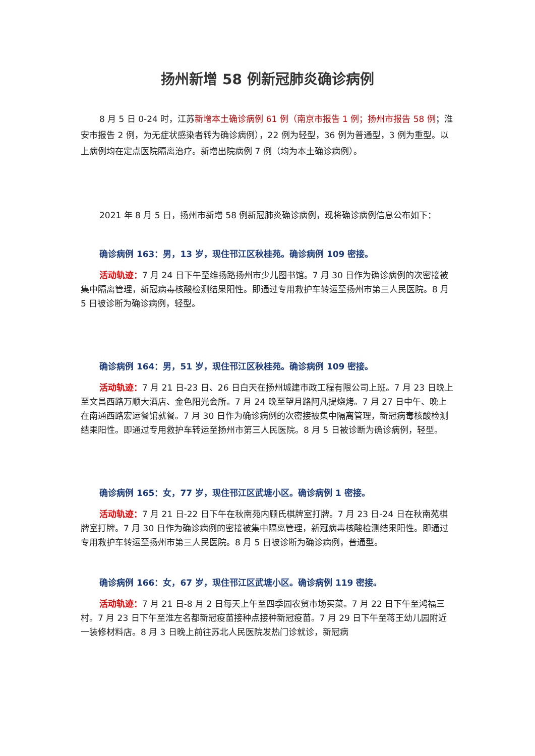扬州新增 58 例新冠肺炎确诊病例
8 月 5 日 0-24 时，江苏新增本土确诊病例 61 例（南京市报告 1 例；扬州市报告 58 例；淮安市报告 2 例，为无症状感染者转为确诊病例），22 例为轻型，36 例为普通型，3 例为重型。以上病例均在定点医院隔离治疗。新增出院病例 7 例（均为本土确诊病例）。
2021 年 8 月 5 日，扬州市新增 58 例新冠肺炎确诊病例，现将确诊病例信息公布如下：
确诊病例 163：男，13 岁，现住邗江区秋桂苑。确诊病例 109 密接。
活动轨迹：7 月 24 日下午至维扬路扬州市少儿图书馆。7 月 30 日作为确诊病例的次密接被集中隔离管理，新冠病毒核酸检测结果阳性。即通过专用救护车转运至扬州市第三人民医院。8 月 5 日被诊断为确诊病例，轻型。
确诊病例 164：男，51 岁，现住邗江区秋桂苑。确诊病例 109 密接。
活动轨迹：7 月 21 日-23 日、26 日白天在扬州城建市政工程有限公司上班。7 月 23 日晚上至文昌西路万顺大酒店、金色阳光会所。7 月 24 晚至望月路阿凡提烧烤。7 月 27 日中午、晚上在南通西路宏运餐馆就餐。7 月 30 日作为确诊病例的次密接被集中隔离管理，新冠病毒核酸检测结果阳性。即通过专用救护车转运至扬州市第三人民医院。8 月 5 日被诊断为确诊病例，轻型。
确诊病例 165：女，77 岁，现住邗江区武塘小区。确诊病例 1 密接。
活动轨迹：7 月 21 日-22 日下午在秋南苑内顾氏棋牌室打牌。7 月 23 日-24 日在秋南苑棋牌室打牌。7 月 30 日作为确诊病例的密接被集中隔离管理，新冠病毒核酸检测结果阳性。即通过专用救护车转运至扬州市第三人民医院。8 月 5 日被诊断为确诊病例，普通型。
确诊病例 166：女，67 岁，现住邗江区武塘小区。确诊病例 119 密接。
活动轨迹：7 月 21 日-8 月 2 日每天上午至四季园农贸市场买菜。7 月 22 日下午至鸿福三村。7 月 23 日下午至淮左名都新冠疫苗接种点接种新冠疫苗。7 月 29 日下午至蒋王幼儿园附近一装修材料店。8 月 3 日晚上前往苏北人民医院发热门诊就诊，新冠病